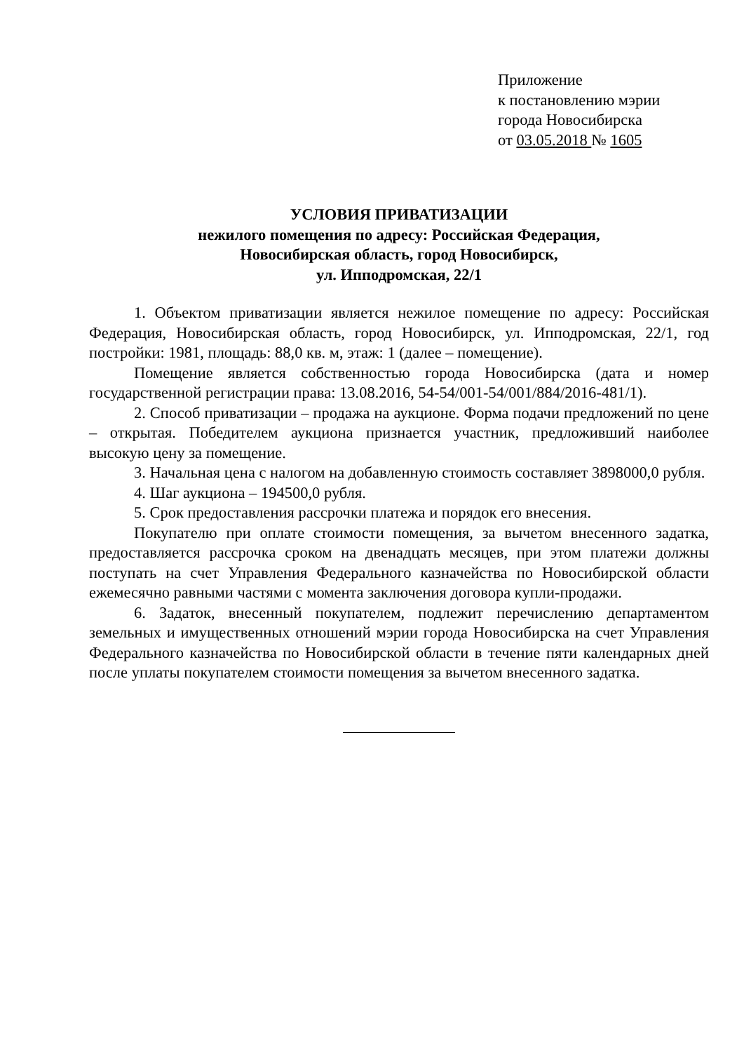Приложение
к постановлению мэрии
города Новосибирска
от 03.05.2018 № 1605
УСЛОВИЯ ПРИВАТИЗАЦИИ
нежилого помещения по адресу: Российская Федерация,
Новосибирская область, город Новосибирск,
ул. Ипподромская, 22/1
1. Объектом приватизации является нежилое помещение по адресу: Российская Федерация, Новосибирская область, город Новосибирск, ул. Ипподромская, 22/1, год постройки: 1981, площадь: 88,0 кв. м, этаж: 1 (далее – помещение).
Помещение является собственностью города Новосибирска (дата и номер государственной регистрации права: 13.08.2016, 54-54/001-54/001/884/2016-481/1).
2. Способ приватизации – продажа на аукционе. Форма подачи предложений по цене – открытая. Победителем аукциона признается участник, предложивший наиболее высокую цену за помещение.
3. Начальная цена с налогом на добавленную стоимость составляет 3898000,0 рубля.
4. Шаг аукциона – 194500,0 рубля.
5. Срок предоставления рассрочки платежа и порядок его внесения.
Покупателю при оплате стоимости помещения, за вычетом внесенного задатка, предоставляется рассрочка сроком на двенадцать месяцев, при этом платежи должны поступать на счет Управления Федерального казначейства по Новосибирской области ежемесячно равными частями с момента заключения договора купли-продажи.
6. Задаток, внесенный покупателем, подлежит перечислению департаментом земельных и имущественных отношений мэрии города Новосибирска на счет Управления Федерального казначейства по Новосибирской области в течение пяти календарных дней после уплаты покупателем стоимости помещения за вычетом внесенного задатка.